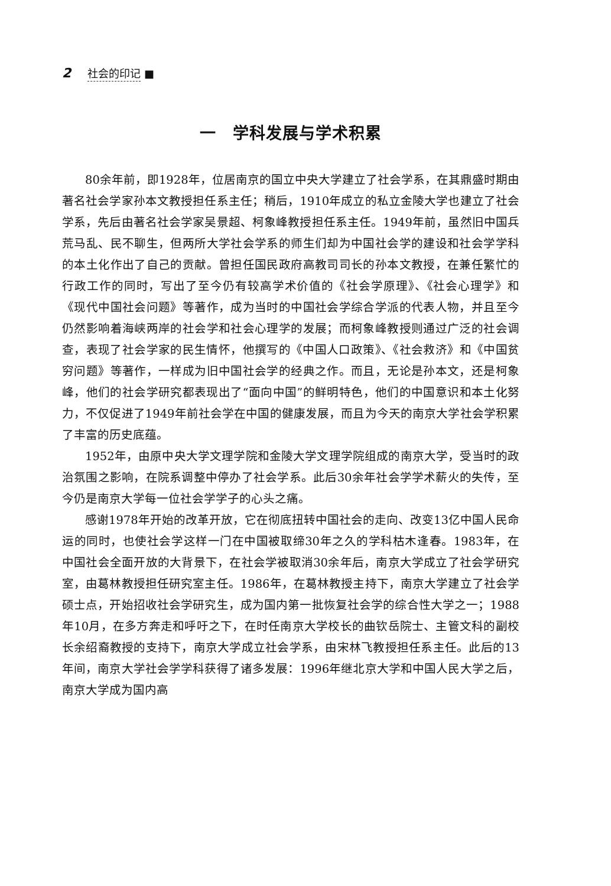2 社会的印记 ■
一　学科发展与学术积累
80余年前，即1928年，位居南京的国立中央大学建立了社会学系，在其鼎盛时期由著名社会学家孙本文教授担任系主任；稍后，1910年成立的私立金陵大学也建立了社会学系，先后由著名社会学家吴景超、柯象峰教授担任系主任。1949年前，虽然旧中国兵荒马乱、民不聊生，但两所大学社会学系的师生们却为中国社会学的建设和社会学学科的本土化作出了自己的贡献。曾担任国民政府高教司司长的孙本文教授，在兼任繁忙的行政工作的同时，写出了至今仍有较高学术价值的《社会学原理》、《社会心理学》和《现代中国社会问题》等著作，成为当时的中国社会学综合学派的代表人物，并且至今仍然影响着海峡两岸的社会学和社会心理学的发展；而柯象峰教授则通过广泛的社会调查，表现了社会学家的民生情怀，他撰写的《中国人口政策》、《社会救济》和《中国贫穷问题》等著作，一样成为旧中国社会学的经典之作。而且，无论是孙本文，还是柯象峰，他们的社会学研究都表现出了“面向中国”的鲜明特色，他们的中国意识和本土化努力，不仅促进了1949年前社会学在中国的健康发展，而且为今天的南京大学社会学积累了丰富的历史底蕴。
1952年，由原中央大学文理学院和金陵大学文理学院组成的南京大学，受当时的政治氛围之影响，在院系调整中停办了社会学系。此后30余年社会学学术薪火的失传，至今仍是南京大学每一位社会学学子的心头之痛。
感谢1978年开始的改革开放，它在彻底扭转中国社会的走向、改变13亿中国人民命运的同时，也使社会学这样一门在中国被取缔30年之久的学科枯木逢春。1983年，在中国社会全面开放的大背景下，在社会学被取消30余年后，南京大学成立了社会学研究室，由葛林教授担任研究室主任。1986年，在葛林教授主持下，南京大学建立了社会学硕士点，开始招收社会学研究生，成为国内第一批恢复社会学的综合性大学之一；1988年10月，在多方奔走和呼吁之下，在时任南京大学校长的曲钦岳院士、主管文科的副校长余绍裔教授的支持下，南京大学成立社会学系，由宋林飞教授担任系主任。此后的13年间，南京大学社会学学科获得了诸多发展：1996年继北京大学和中国人民大学之后，南京大学成为国内高